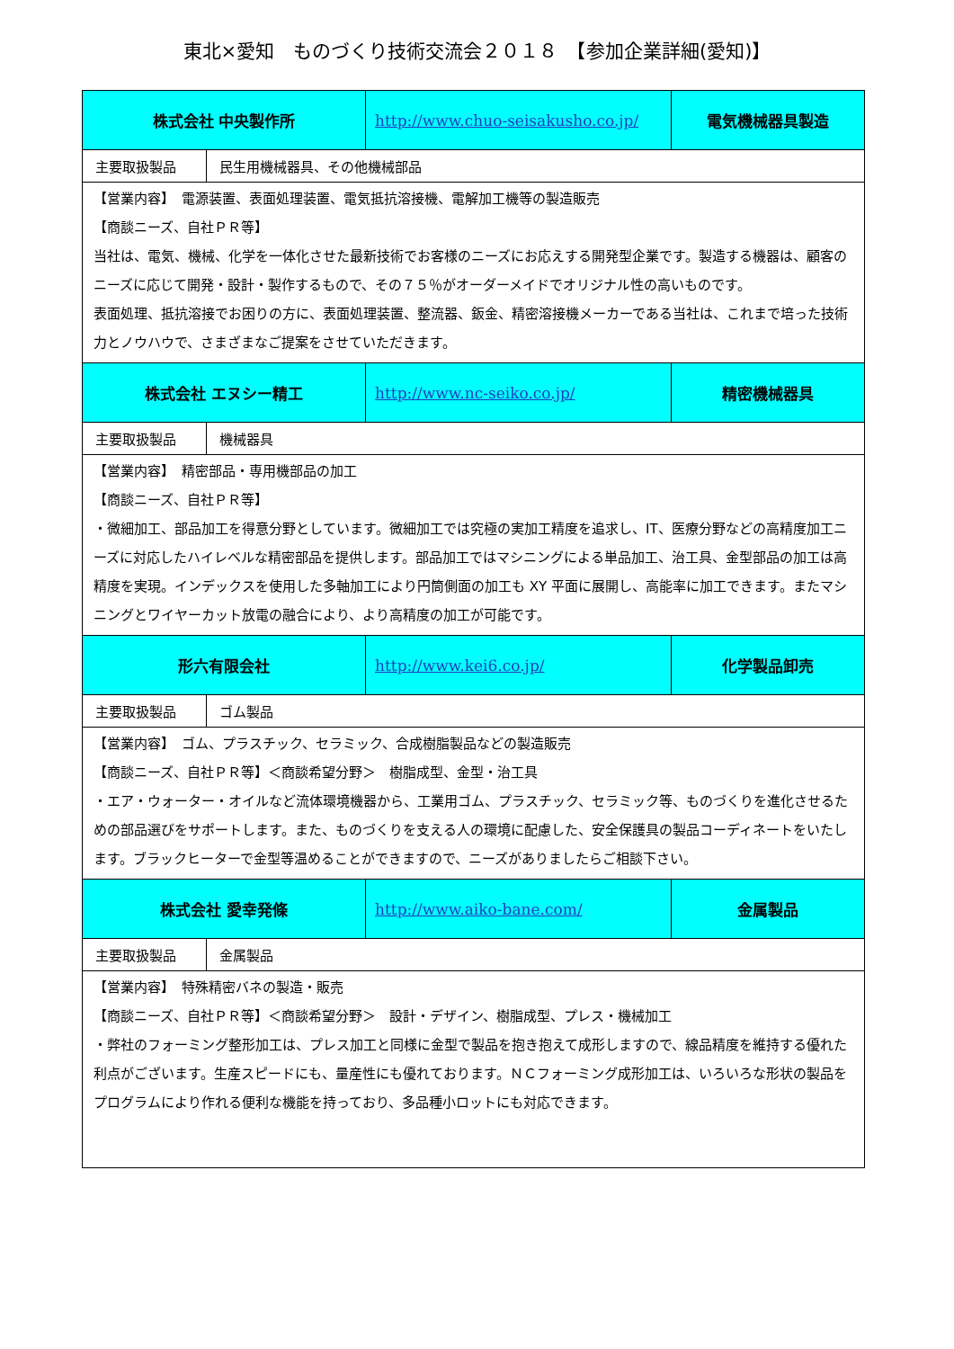東北×愛知　ものづくり技術交流会２０１８　【参加企業詳細(愛知)】
| 株式会社 中央製作所 | | http://www.chuo-seisakusho.co.jp/ | 電気機械器具製造 |
| 主要取扱製品 | 民生用機械器具、その他機械部品 | | |
| 【営業内容】 電源装置、表面処理装置、電気抵抗溶接機、電解加工機等の製造販売 【商談ニーズ、自社ＰＲ等】 当社は、電気、機械、化学を一体化させた最新技術でお客様のニーズにお応えする開発型企業です。製造する機器は、顧客のニーズに応じて開発・設計・製作するもので、その７５％がオーダーメイドでオリジナル性の高いものです。 表面処理、抵抗溶接でお困りの方に、表面処理装置、整流器、鈑金、精密溶接機メーカーである当社は、これまで培った技術力とノウハウで、さまざまなご提案をさせていただきます。 | | | |
| 株式会社 エヌシー精工 | | http://www.nc-seiko.co.jp/ | 精密機械器具 |
| 主要取扱製品 | 機械器具 | | |
| 【営業内容】 精密部品・専用機部品の加工 【商談ニーズ、自社ＰＲ等】 ・微細加工、部品加工を得意分野としています。微細加工では究極の実加工精度を追求し、IT、医療分野などの高精度加工ニーズに対応したハイレベルな精密部品を提供します。部品加工ではマシニングによる単品加工、治工具、金型部品の加工は高精度を実現。インデックスを使用した多軸加工により円筒側面の加工も XY 平面に展開し、高能率に加工できます。またマシニングとワイヤーカット放電の融合により、より高精度の加工が可能です。 | | | |
| 形六有限会社 | | http://www.kei6.co.jp/ | 化学製品卸売 |
| 主要取扱製品 | ゴム製品 | | |
| 【営業内容】 ゴム、プラスチック、セラミック、合成樹脂製品などの製造販売 【商談ニーズ、自社ＰＲ等】＜商談希望分野＞ 樹脂成型、金型・治工具 ・エア・ウォーター・オイルなど流体環境機器から、工業用ゴム、プラスチック、セラミック等、ものづくりを進化させるための部品選びをサポートします。また、ものづくりを支える人の環境に配慮した、安全保護具の製品コーディネートをいたします。ブラックヒーターで金型等温めることができますので、ニーズがありましたらご相談下さい。 | | | |
| 株式会社 愛幸発條 | | http://www.aiko-bane.com/ | 金属製品 |
| 主要取扱製品 | 金属製品 | | |
| 【営業内容】 特殊精密バネの製造・販売 【商談ニーズ、自社ＰＲ等】＜商談希望分野＞ 設計・デザイン、樹脂成型、プレス・機械加工 ・弊社のフォーミング整形加工は、プレス加工と同様に金型で製品を抱き抱えて成形しますので、線品精度を維持する優れた利点がございます。生産スピードにも、量産性にも優れております。ＮＣフォーミング成形加工は、いろいろな形状の製品をプログラムにより作れる便利な機能を持っており、多品種小ロットにも対応できます。 | | | |